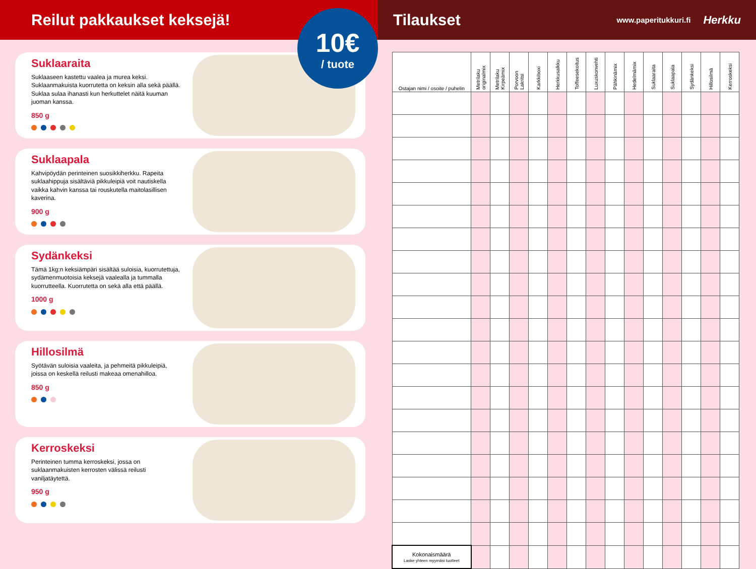Reilut pakkaukset keksejä!
10€
/ tuote
Suklaaraita
Suklaaseen kastettu vaalea ja murea keksi. Suklaanmakuista kuorrutetta on keksin alla sekä päällä. Suklaa sulaa ihanasti kun herkuttelet näitä kuuman juoman kanssa.
850 g
Suklaapala
Kahvipöydän perinteinen suosikkiherkku. Rapeita suklaahippuja sisältäviä pikkuleipiä voit nautiskella vaikka kahvin kanssa tai rouskutella maitolasillisen kaverina.
900 g
Sydänkeksi
Tämä 1kg:n keksiämpäri sisältää suloisia, kuorrutettuja, sydämenmuotoisia keksejä vaalealla ja tummalla kuorrutteella. Kuorrutetta on sekä alla että päällä.
1000 g
Hillosilmä
Syötävän suloisia vaaleita, ja pehmeitä pikkuleipiä, joissa on keskellä reilusti makeaa omenahilloa.
850 g
Kerroskeksi
Perinteinen tumma kerroskeksi, jossa on suklaanmakuisten kerrosten välissä reilusti vaniljatäytettä.
950 g
Tilaukset
www.paperitukkuri.fi Herkku
| Ostajan nimi / osoite / puhelin | Metrilaku originalmix | Metrilaku Kirpeämix | Porvoon Lakritsi | Karkkiboxi | Herkkusalkku | Toffeesekoitus | Luxuskonvehti | Pähkinämix | Hedelmämix | Suklaaraita | Suklaapala | Sydänkeksi | Hillosilmä | Kerroskeksi |
| --- | --- | --- | --- | --- | --- | --- | --- | --- | --- | --- | --- | --- | --- | --- |
| Kokonaismäärä Laske yhteen myymäsi tuotteet | | | | | | | | | | | | | | |